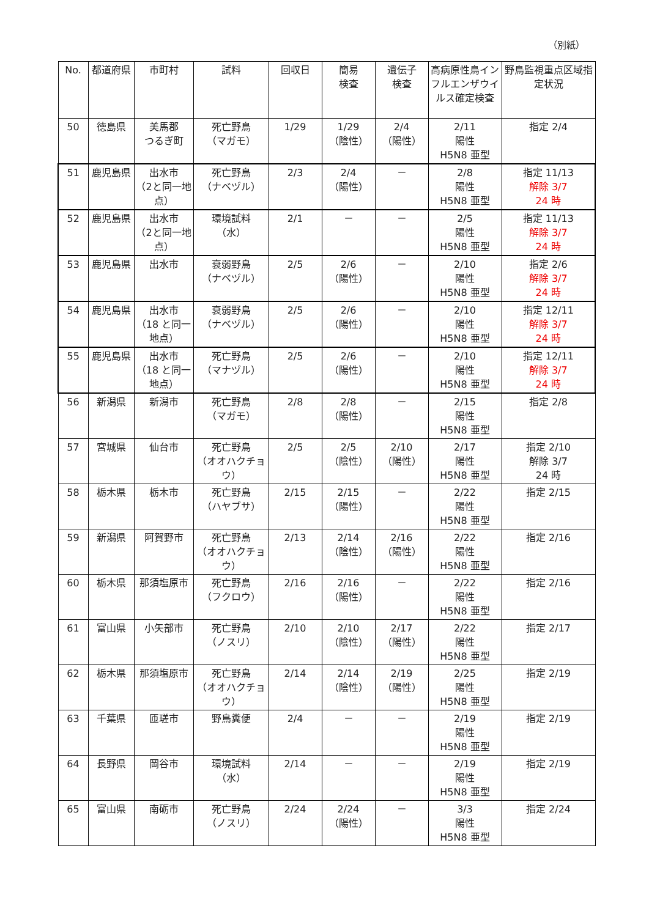（別紙）
| No. | 都道府県 | 市町村 | 試料 | 回収日 | 簡易 検査 | 遺伝子 検査 | 高病原性鳥インフルエンザウイルス確定検査 | 野鳥監視重点区域指定状況 |
| --- | --- | --- | --- | --- | --- | --- | --- | --- |
| 50 | 徳島県 | 美馬郡 つるぎ町 | 死亡野鳥 （マガモ） | 1/29 | 1/29 （陰性） | 2/4 （陽性） | 2/11 陽性 H5N8 亜型 | 指定 2/4 |
| 51 | 鹿児島県 | 出水市 （2と同一地点） | 死亡野鳥 （ナベヅル） | 2/3 | 2/4 （陽性） | － | 2/8 陽性 H5N8 亜型 | 指定 11/13 解除 3/7 24 時 |
| 52 | 鹿児島県 | 出水市 （2と同一地点） | 環境試料 （水） | 2/1 | － | － | 2/5 陽性 H5N8 亜型 | 指定 11/13 解除 3/7 24 時 |
| 53 | 鹿児島県 | 出水市 | 衰弱野鳥 （ナベヅル） | 2/5 | 2/6 （陽性） | － | 2/10 陽性 H5N8 亜型 | 指定 2/6 解除 3/7 24 時 |
| 54 | 鹿児島県 | 出水市 （18 と同一地点） | 衰弱野鳥 （ナベヅル） | 2/5 | 2/6 （陽性） | － | 2/10 陽性 H5N8 亜型 | 指定 12/11 解除 3/7 24 時 |
| 55 | 鹿児島県 | 出水市 （18 と同一地点） | 死亡野鳥 （マナヅル） | 2/5 | 2/6 （陽性） | － | 2/10 陽性 H5N8 亜型 | 指定 12/11 解除 3/7 24 時 |
| 56 | 新潟県 | 新潟市 | 死亡野鳥 （マガモ） | 2/8 | 2/8 （陽性） | － | 2/15 陽性 H5N8 亜型 | 指定 2/8 |
| 57 | 宮城県 | 仙台市 | 死亡野鳥 （オオハクチョウ） | 2/5 | 2/5 （陰性） | 2/10 （陽性） | 2/17 陽性 H5N8 亜型 | 指定 2/10 解除 3/7 24 時 |
| 58 | 栃木県 | 栃木市 | 死亡野鳥 （ハヤブサ） | 2/15 | 2/15 （陽性） | － | 2/22 陽性 H5N8 亜型 | 指定 2/15 |
| 59 | 新潟県 | 阿賀野市 | 死亡野鳥 （オオハクチョウ） | 2/13 | 2/14 （陰性） | 2/16 （陽性） | 2/22 陽性 H5N8 亜型 | 指定 2/16 |
| 60 | 栃木県 | 那須塩原市 | 死亡野鳥 （フクロウ） | 2/16 | 2/16 （陽性） | － | 2/22 陽性 H5N8 亜型 | 指定 2/16 |
| 61 | 富山県 | 小矢部市 | 死亡野鳥 （ノスリ） | 2/10 | 2/10 （陰性） | 2/17 （陽性） | 2/22 陽性 H5N8 亜型 | 指定 2/17 |
| 62 | 栃木県 | 那須塩原市 | 死亡野鳥 （オオハクチョウ） | 2/14 | 2/14 （陰性） | 2/19 （陽性） | 2/25 陽性 H5N8 亜型 | 指定 2/19 |
| 63 | 千葉県 | 匝瑳市 | 野鳥糞便 | 2/4 | － | － | 2/19 陽性 H5N8 亜型 | 指定 2/19 |
| 64 | 長野県 | 岡谷市 | 環境試料 （水） | 2/14 | － | － | 2/19 陽性 H5N8 亜型 | 指定 2/19 |
| 65 | 富山県 | 南砺市 | 死亡野鳥 （ノスリ） | 2/24 | 2/24 （陽性） | － | 3/3 陽性 H5N8 亜型 | 指定 2/24 |